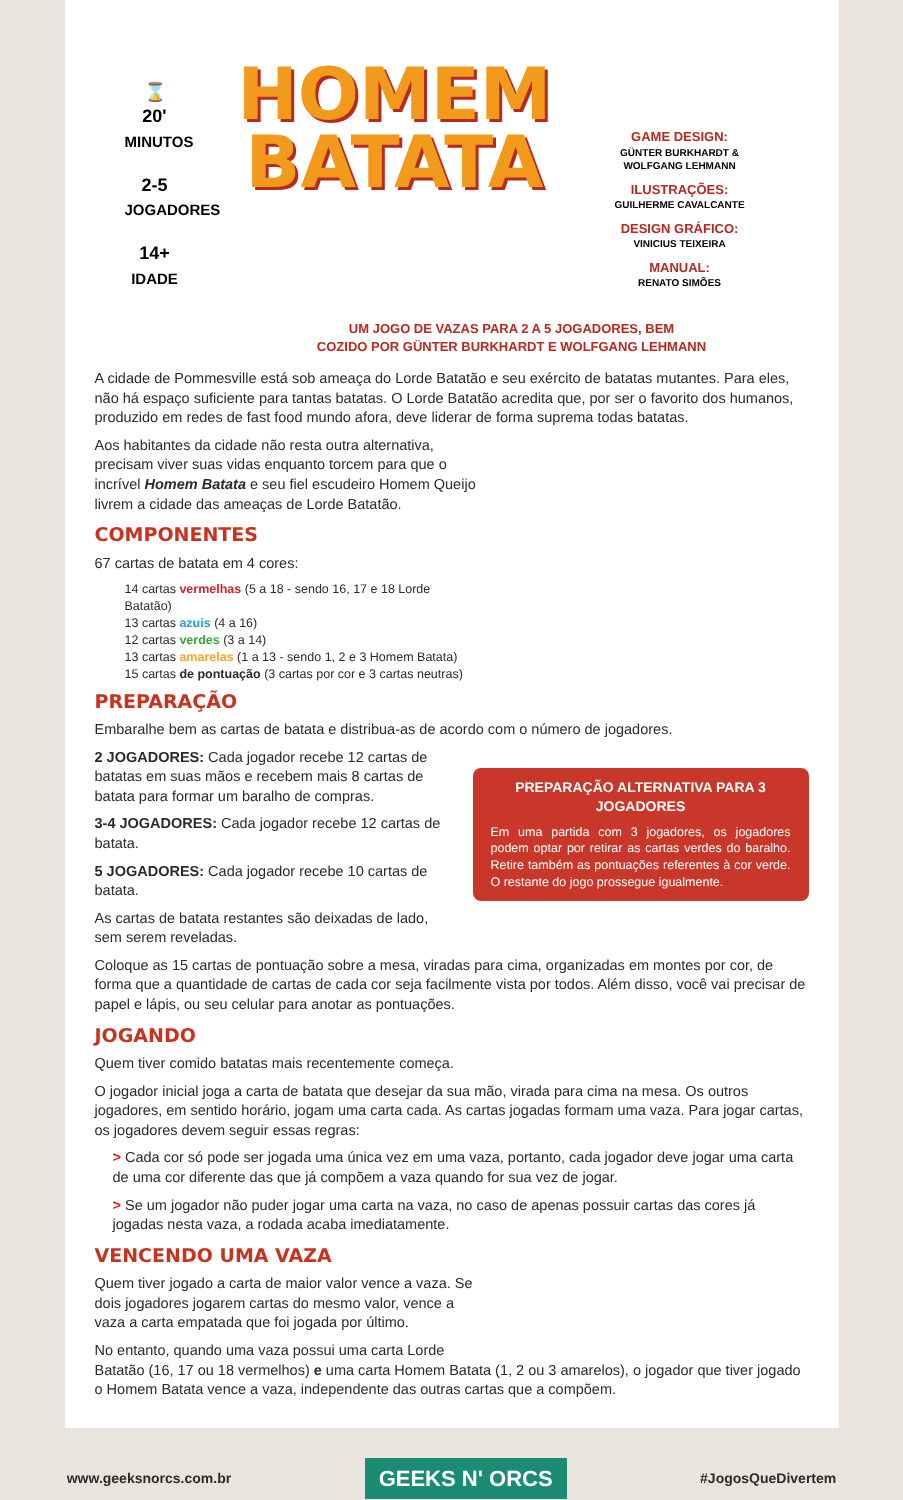⌛
20'
MINUTOS
2-5
JOGADORES
14+
IDADE
HOMEM
BATATA
GAME DESIGN:
GÜNTER BURKHARDT & WOLFGANG LEHMANN
ILUSTRAÇÕES:
GUILHERME CAVALCANTE
DESIGN GRÁFICO:
VINICIUS TEIXEIRA
MANUAL:
RENATO SIMÕES
UM JOGO DE VAZAS PARA 2 A 5 JOGADORES, BEM
COZIDO POR GÜNTER BURKHARDT E WOLFGANG LEHMANN
A cidade de Pommesville está sob ameaça do Lorde Batatão e seu exército de batatas mutantes. Para eles, não há espaço suficiente para tantas batatas. O Lorde Batatão acredita que, por ser o favorito dos humanos, produzido em redes de fast food mundo afora, deve liderar de forma suprema todas batatas.
Aos habitantes da cidade não resta outra alternativa, precisam viver suas vidas enquanto torcem para que o incrível Homem Batata e seu fiel escudeiro Homem Queijo livrem a cidade das ameaças de Lorde Batatão.
COMPONENTES
67 cartas de batata em 4 cores:
14 cartas vermelhas (5 a 18 - sendo 16, 17 e 18 Lorde Batatão)
13 cartas azuis (4 a 16)
12 cartas verdes (3 a 14)
13 cartas amarelas (1 a 13 - sendo 1, 2 e 3 Homem Batata)
15 cartas de pontuação (3 cartas por cor e 3 cartas neutras)
PREPARAÇÃO
Embaralhe bem as cartas de batata e distribua-as de acordo com o número de jogadores.
PREPARAÇÃO ALTERNATIVA PARA 3 JOGADORES
Em uma partida com 3 jogadores, os jogadores podem optar por retirar as cartas verdes do baralho. Retire também as pontuações referentes à cor verde. O restante do jogo prossegue igualmente.
2 JOGADORES: Cada jogador recebe 12 cartas de batatas em suas mãos e recebem mais 8 cartas de batata para formar um baralho de compras.
3-4 JOGADORES: Cada jogador recebe 12 cartas de batata.
5 JOGADORES: Cada jogador recebe 10 cartas de batata.
As cartas de batata restantes são deixadas de lado, sem serem reveladas.
Coloque as 15 cartas de pontuação sobre a mesa, viradas para cima, organizadas em montes por cor, de forma que a quantidade de cartas de cada cor seja facilmente vista por todos. Além disso, você vai precisar de papel e lápis, ou seu celular para anotar as pontuações.
JOGANDO
Quem tiver comido batatas mais recentemente começa.
O jogador inicial joga a carta de batata que desejar da sua mão, virada para cima na mesa. Os outros jogadores, em sentido horário, jogam uma carta cada. As cartas jogadas formam uma vaza. Para jogar cartas, os jogadores devem seguir essas regras:
> Cada cor só pode ser jogada uma única vez em uma vaza, portanto, cada jogador deve jogar uma carta de uma cor diferente das que já compõem a vaza quando for sua vez de jogar.
> Se um jogador não puder jogar uma carta na vaza, no caso de apenas possuir cartas das cores já jogadas nesta vaza, a rodada acaba imediatamente.
VENCENDO UMA VAZA
Quem tiver jogado a carta de maior valor vence a vaza. Se dois jogadores jogarem cartas do mesmo valor, vence a vaza a carta empatada que foi jogada por último.
No entanto, quando uma vaza possui uma carta Lorde Batatão (16, 17 ou 18 vermelhos) e uma carta Homem Batata (1, 2 ou 3 amarelos), o jogador que tiver jogado o Homem Batata vence a vaza, independente das outras cartas que a compõem.
www.geeksnorcs.com.br GEEKS N' ORCS #JogosQueDivertem